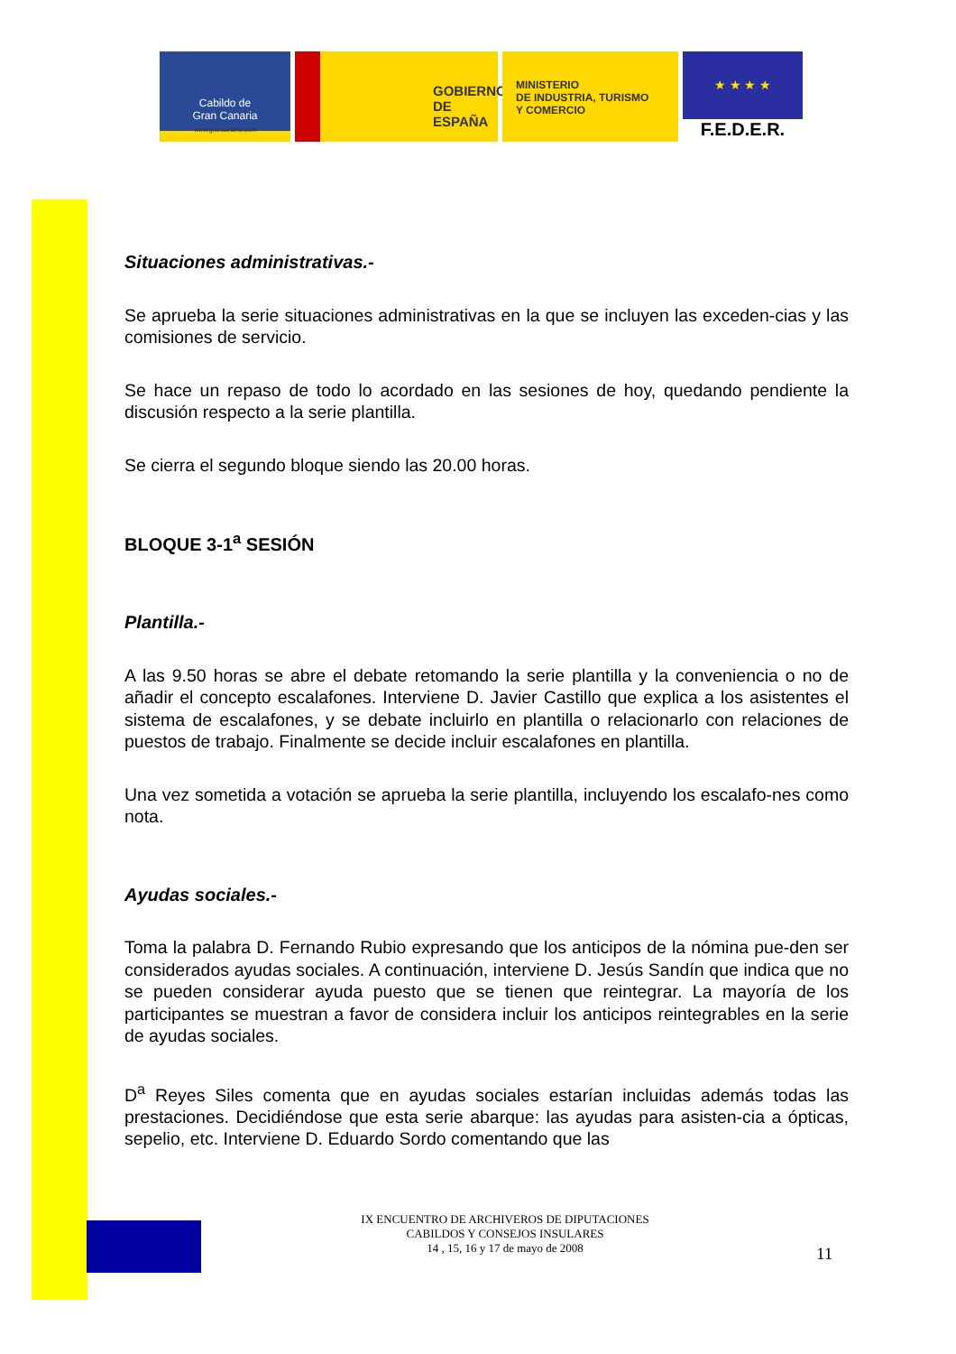Cabildo de
Gran Canaria
www.grancanaria.com
GOBIERNO
DE ESPAÑA
MINISTERIO
DE INDUSTRIA, TURISMO
Y COMERCIO
★ ★ ★ ★
F.E.D.E.R.
Situaciones administrativas.-
Se aprueba la serie situaciones administrativas en la que se incluyen las exceden-cias y las comisiones de servicio.
Se hace un repaso de todo lo acordado en las sesiones de hoy, quedando pendiente la discusión respecto a la serie plantilla.
Se cierra el segundo bloque siendo las 20.00 horas.
BLOQUE 3-1<sup>a</sup> SESIÓN
Plantilla.-
A las 9.50 horas se abre el debate retomando la serie plantilla y la conveniencia o no de añadir el concepto escalafones. Interviene D. Javier Castillo que explica a los asistentes el sistema de escalafones, y se debate incluirlo en plantilla o relacionarlo con relaciones de puestos de trabajo. Finalmente se decide incluir escalafones en plantilla.
Una vez sometida a votación se aprueba la serie plantilla, incluyendo los escalafo-nes como nota.
Ayudas sociales.-
Toma la palabra D. Fernando Rubio expresando que los anticipos de la nómina pue-den ser considerados ayudas sociales. A continuación, interviene D. Jesús Sandín que indica que no se pueden considerar ayuda puesto que se tienen que reintegrar. La mayoría de los participantes se muestran a favor de considera incluir los anticipos reintegrables en la serie de ayudas sociales.
D<sup>a</sup> Reyes Siles comenta que en ayudas sociales estarían incluidas además todas las prestaciones. Decidiéndose que esta serie abarque: las ayudas para asisten-cia a ópticas, sepelio, etc. Interviene D. Eduardo Sordo comentando que las
IX ENCUENTRO DE ARCHIVEROS DE DIPUTACIONES
CABILDOS Y CONSEJOS INSULARES
14 , 15, 16 y 17 de mayo de 2008
11